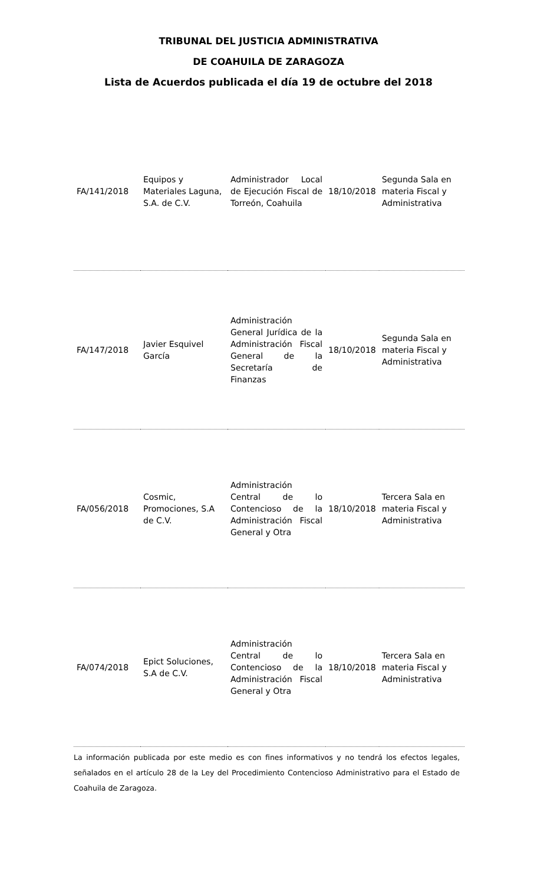TRIBUNAL DEL JUSTICIA ADMINISTRATIVA
DE COAHUILA DE ZARAGOZA
Lista de Acuerdos publicada el día 19 de octubre del 2018
| FA/141/2018 | Equipos y Materiales Laguna, S.A. de C.V. | Administrador Local de Ejecución Fiscal de Torreón, Coahuila | 18/10/2018 | Segunda Sala en materia Fiscal y Administrativa |
| FA/147/2018 | Javier Esquivel García | Administración General Jurídica de la Administración Fiscal General de la Secretaría de Finanzas | 18/10/2018 | Segunda Sala en materia Fiscal y Administrativa |
| FA/056/2018 | Cosmic, Promociones, S.A de C.V. | Administración Central de lo Contencioso de la Administración Fiscal General y Otra | 18/10/2018 | Tercera Sala en materia Fiscal y Administrativa |
| FA/074/2018 | Epict Soluciones, S.A de C.V. | Administración Central de lo Contencioso de la Administración Fiscal General y Otra | 18/10/2018 | Tercera Sala en materia Fiscal y Administrativa |
La información publicada por este medio es con fines informativos y no tendrá los efectos legales, señalados en el artículo 28 de la Ley del Procedimiento Contencioso Administrativo para el Estado de Coahuila de Zaragoza.